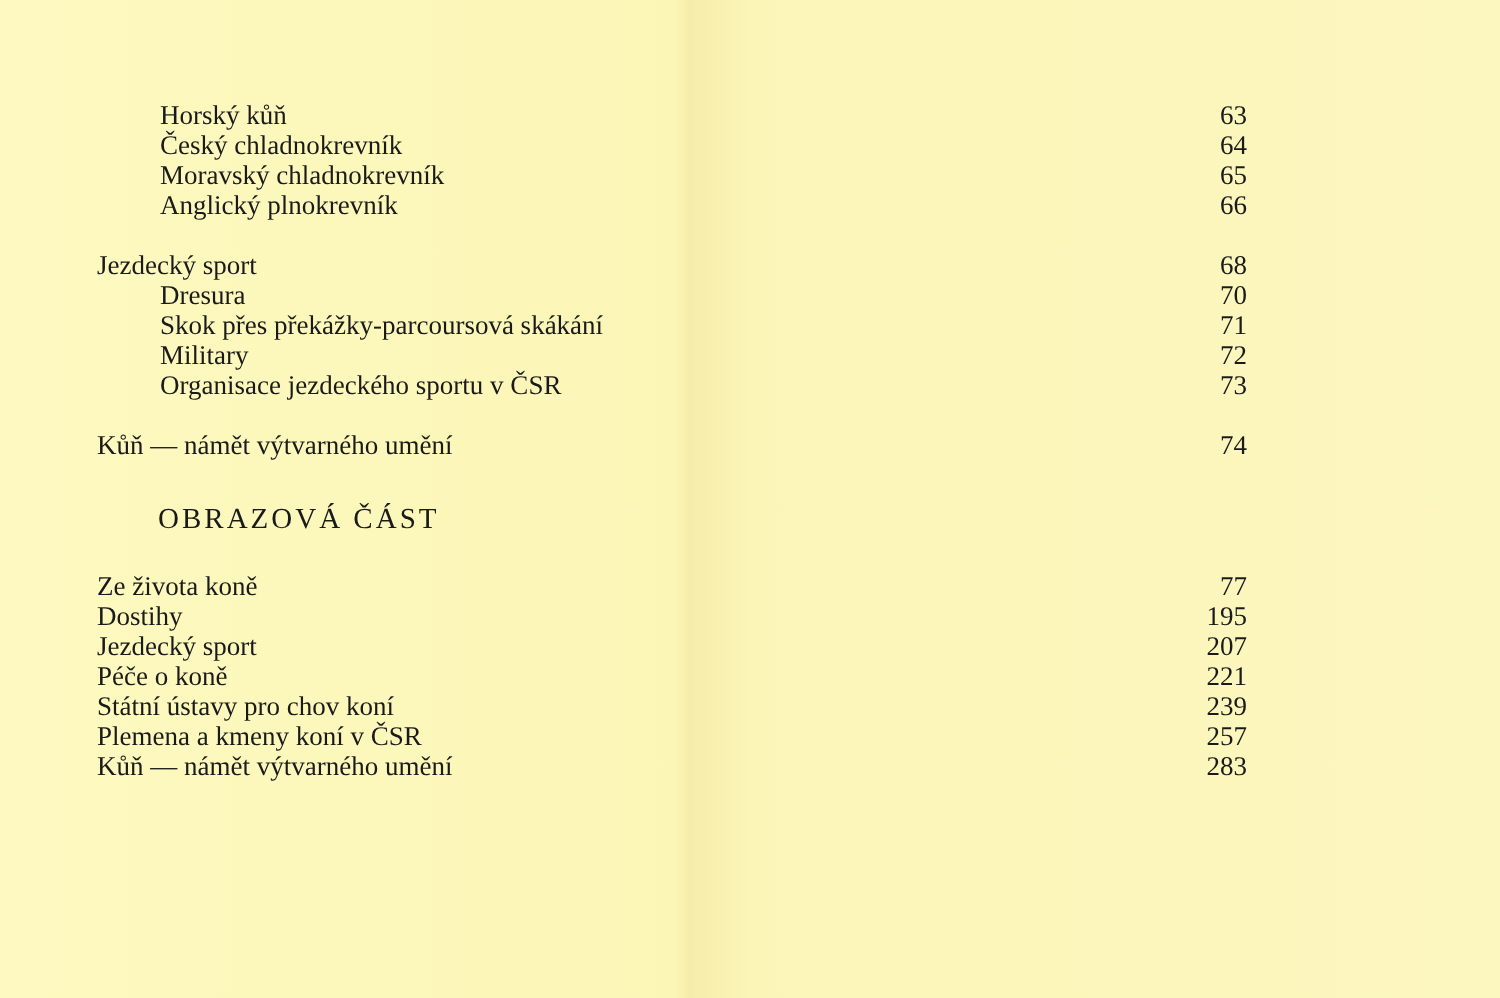Horský kůň 63
Český chladnokrevník 64
Moravský chladnokrevník 65
Anglický plnokrevník 66
Jezdecký sport 68
Dresura 70
Skok přes překážky-parcoursová skákání 71
Military 72
Organisace jezdeckého sportu v ČSR 73
Kůň — námět výtvarného umění 74
OBRAZOVÁ ČÁST
Ze života koně 77
Dostihy 195
Jezdecký sport 207
Péče o koně 221
Státní ústavy pro chov koní 239
Plemena a kmeny koní v ČSR 257
Kůň — námět výtvarného umění 283